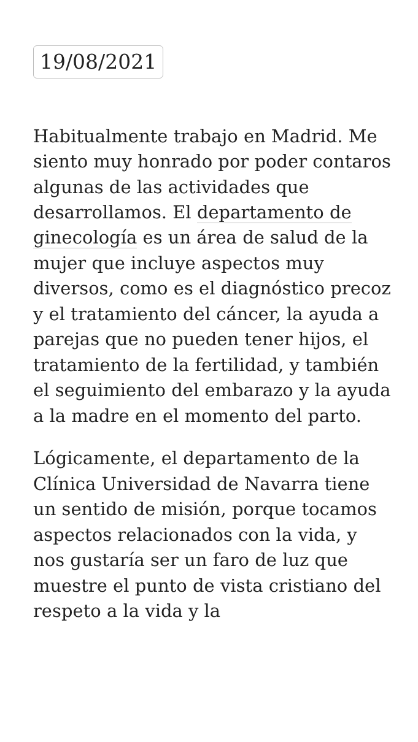19/08/2021
Habitualmente trabajo en Madrid. Me siento muy honrado por poder contaros algunas de las actividades que desarrollamos. El departamento de ginecología es un área de salud de la mujer que incluye aspectos muy diversos, como es el diagnóstico precoz y el tratamiento del cáncer, la ayuda a parejas que no pueden tener hijos, el tratamiento de la fertilidad, y también el seguimiento del embarazo y la ayuda a la madre en el momento del parto.
Lógicamente, el departamento de la Clínica Universidad de Navarra tiene un sentido de misión, porque tocamos aspectos relacionados con la vida, y nos gustaría ser un faro de luz que muestre el punto de vista cristiano del respeto a la vida y la